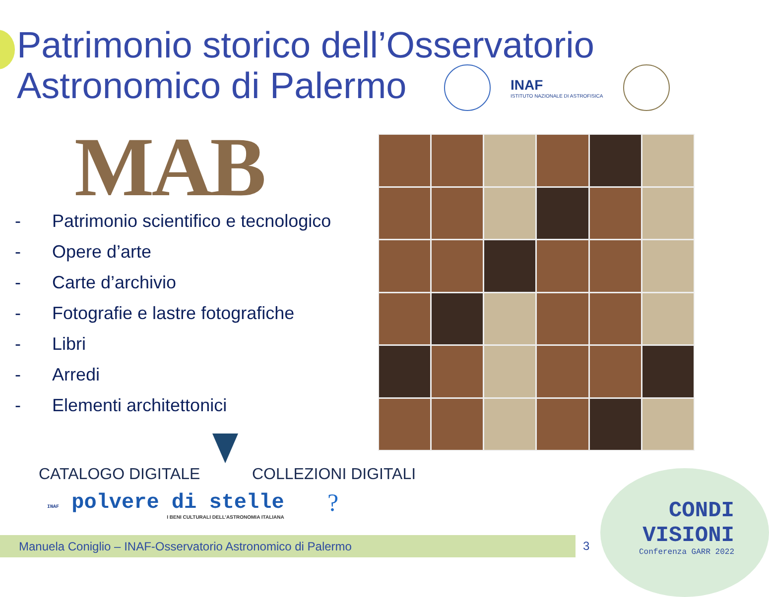Patrimonio storico dell’Osservatorio
Astronomico di Palermo
INAF
ISTITUTO NAZIONALE DI ASTROFISICA
MAB
- Patrimonio scientifico e tecnologico
- Opere d’arte
- Carte d’archivio
- Fotografie e lastre fotografiche
- Libri
- Arredi
- Elementi architettonici
CATALOGO DIGITALE COLLEZIONI DIGITALI
INAF polvere di stelle
I BENI CULTURALI DELL’ASTRONOMIA ITALIANA
?
Manuela Coniglio – INAF-Osservatorio Astronomico di Palermo 3
CONDI
VISIONI
Conferenza GARR 2022